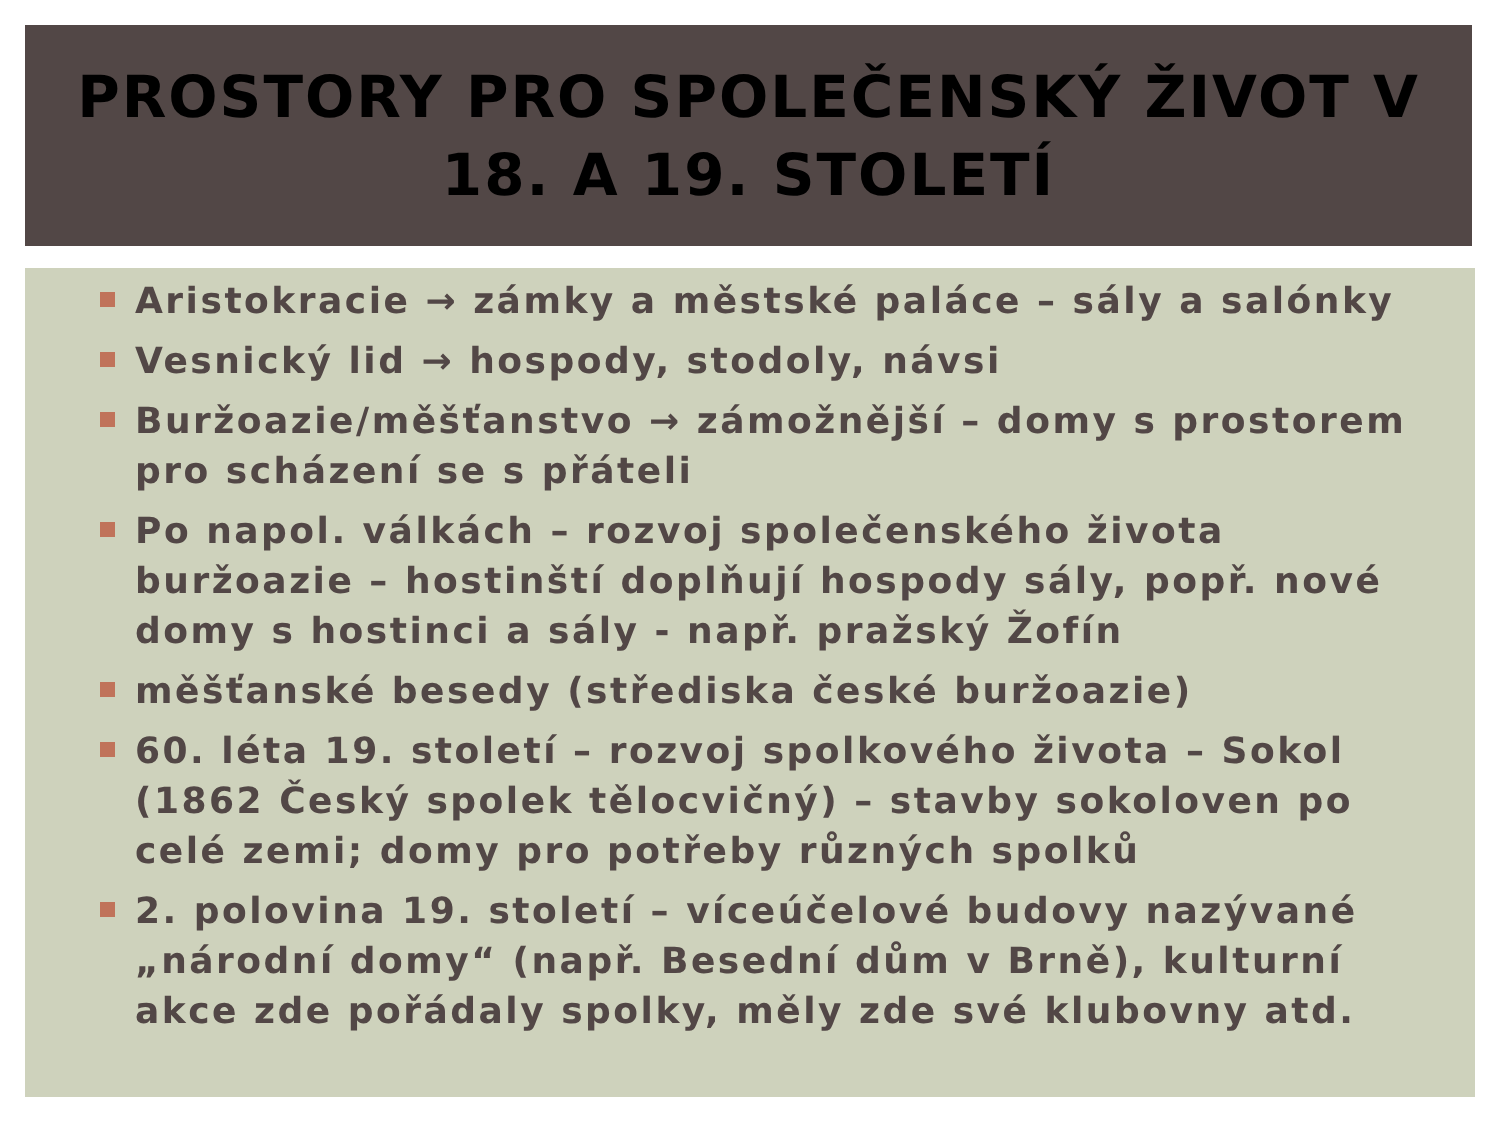PROSTORY PRO SPOLEČENSKÝ ŽIVOT V
18. A 19. STOLETÍ
Aristokracie → zámky a městské paláce – sály a salónky
Vesnický lid → hospody, stodoly, návsi
Buržoazie/měšťanstvo → zámožnější – domy s prostorem pro scházení se s přáteli
Po napol. válkách – rozvoj společenského života buržoazie – hostinští doplňují hospody sály, popř. nové domy s hostinci a sály - např. pražský Žofín
měšťanské besedy (střediska české buržoazie)
60. léta 19. století – rozvoj spolkového života – Sokol (1862 Český spolek tělocvičný) – stavby sokoloven po celé zemi; domy pro potřeby různých spolků
2. polovina 19. století – víceúčelové budovy nazývané „národní domy“ (např. Besední dům v Brně), kulturní akce zde pořádaly spolky, měly zde své klubovny atd.